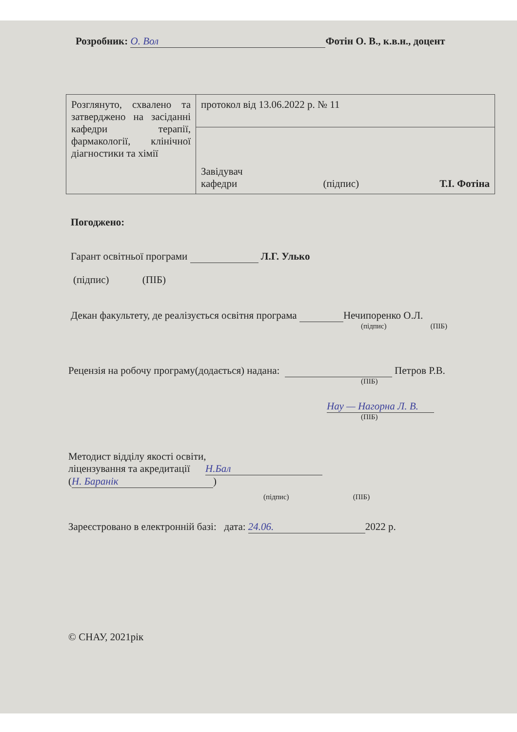Розробник: О. Вол Фотін О. В., к.в.н., доцент
| Розглянуто, схвалено та затверджено на засіданні кафедри терапії, фармакології, клінічної діагностики та хімії | протокол від 13.06.2022 р. № 11 |
| | Завідувач кафедри (підпис) Т.І. Фотіна |
Погоджено:
Гарант освітньої програми Л.Г. Улько
(підпис) (ПІБ)
Декан факультету, де реалізується освітня програма Нечипоренко О.Л.
(підпис) (ПІБ)
Рецензія на робочу програму(додається) надана: Петров Р.В.
(ПІБ)
Нау — Нагорна Л. В.
(ПІБ)
Методист відділу якості освіти,
ліцензування та акредитації Н.Бал
(Н. Баранік)
(підпис) (ПІБ)
Зареєстровано в електронній базі: дата: 24.06. 2022 р.
© СНАУ, 2021рік